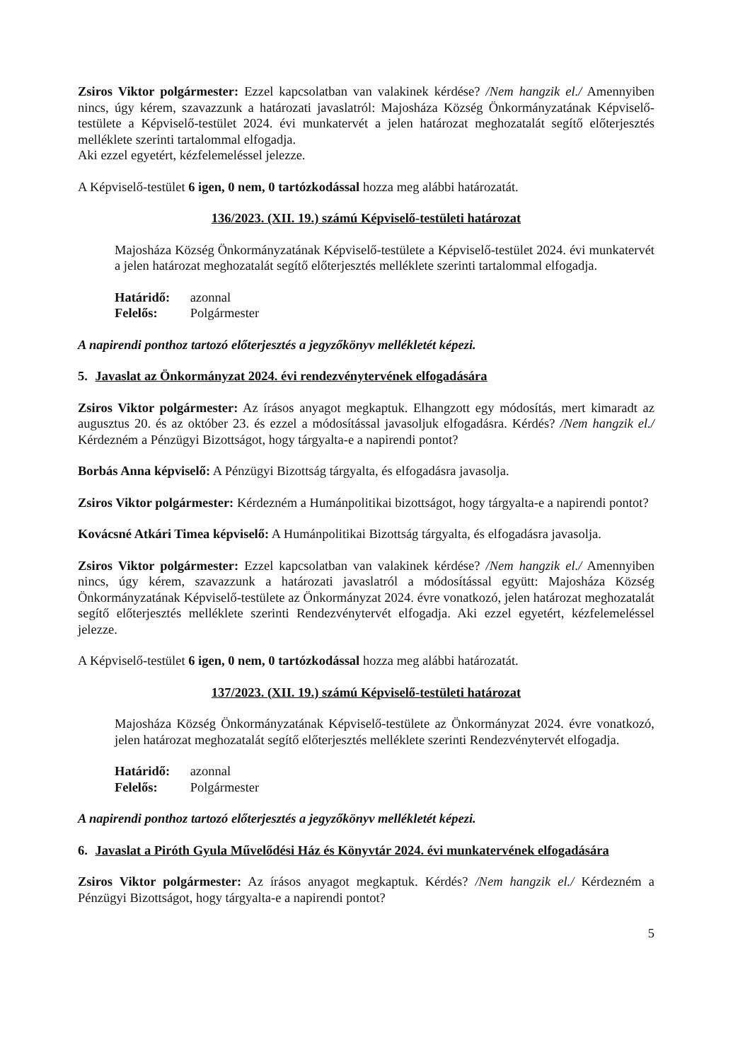Zsiros Viktor polgármester: Ezzel kapcsolatban van valakinek kérdése? /Nem hangzik el./ Amennyiben nincs, úgy kérem, szavazzunk a határozati javaslatról: Majosháza Község Önkormányzatának Képviselő-testülete a Képviselő-testület 2024. évi munkatervét a jelen határozat meghozatalát segítő előterjesztés melléklete szerinti tartalommal elfogadja.
Aki ezzel egyetért, kézfelemeléssel jelezze.
A Képviselő-testület 6 igen, 0 nem, 0 tartózkodással hozza meg alábbi határozatát.
136/2023. (XII. 19.) számú Képviselő-testületi határozat
Majosháza Község Önkormányzatának Képviselő-testülete a Képviselő-testület 2024. évi munkatervét a jelen határozat meghozatalát segítő előterjesztés melléklete szerinti tartalommal elfogadja.
Határidő: azonnal
Felelős: Polgármester
A napirendi ponthoz tartozó előterjesztés a jegyzőkönyv mellékletét képezi.
5. Javaslat az Önkormányzat 2024. évi rendezvénytervének elfogadására
Zsiros Viktor polgármester: Az írásos anyagot megkaptuk. Elhangzott egy módosítás, mert kimaradt az augusztus 20. és az október 23. és ezzel a módosítással javasoljuk elfogadásra. Kérdés? /Nem hangzik el./ Kérdezném a Pénzügyi Bizottságot, hogy tárgyalta-e a napirendi pontot?
Borbás Anna képviselő: A Pénzügyi Bizottság tárgyalta, és elfogadásra javasolja.
Zsiros Viktor polgármester: Kérdezném a Humánpolitikai bizottságot, hogy tárgyalta-e a napirendi pontot?
Kovácsné Atkári Timea képviselő: A Humánpolitikai Bizottság tárgyalta, és elfogadásra javasolja.
Zsiros Viktor polgármester: Ezzel kapcsolatban van valakinek kérdése? /Nem hangzik el./ Amennyiben nincs, úgy kérem, szavazzunk a határozati javaslatról a módosítással együtt: Majosháza Község Önkormányzatának Képviselő-testülete az Önkormányzat 2024. évre vonatkozó, jelen határozat meghozatalát segítő előterjesztés melléklete szerinti Rendezvénytervét elfogadja. Aki ezzel egyetért, kézfelemeléssel jelezze.
A Képviselő-testület 6 igen, 0 nem, 0 tartózkodással hozza meg alábbi határozatát.
137/2023. (XII. 19.) számú Képviselő-testületi határozat
Majosháza Község Önkormányzatának Képviselő-testülete az Önkormányzat 2024. évre vonatkozó, jelen határozat meghozatalát segítő előterjesztés melléklete szerinti Rendezvénytervét elfogadja.
Határidő: azonnal
Felelős: Polgármester
A napirendi ponthoz tartozó előterjesztés a jegyzőkönyv mellékletét képezi.
6. Javaslat a Piróth Gyula Művelődési Ház és Könyvtár 2024. évi munkatervének elfogadására
Zsiros Viktor polgármester: Az írásos anyagot megkaptuk. Kérdés? /Nem hangzik el./ Kérdezném a Pénzügyi Bizottságot, hogy tárgyalta-e a napirendi pontot?
5